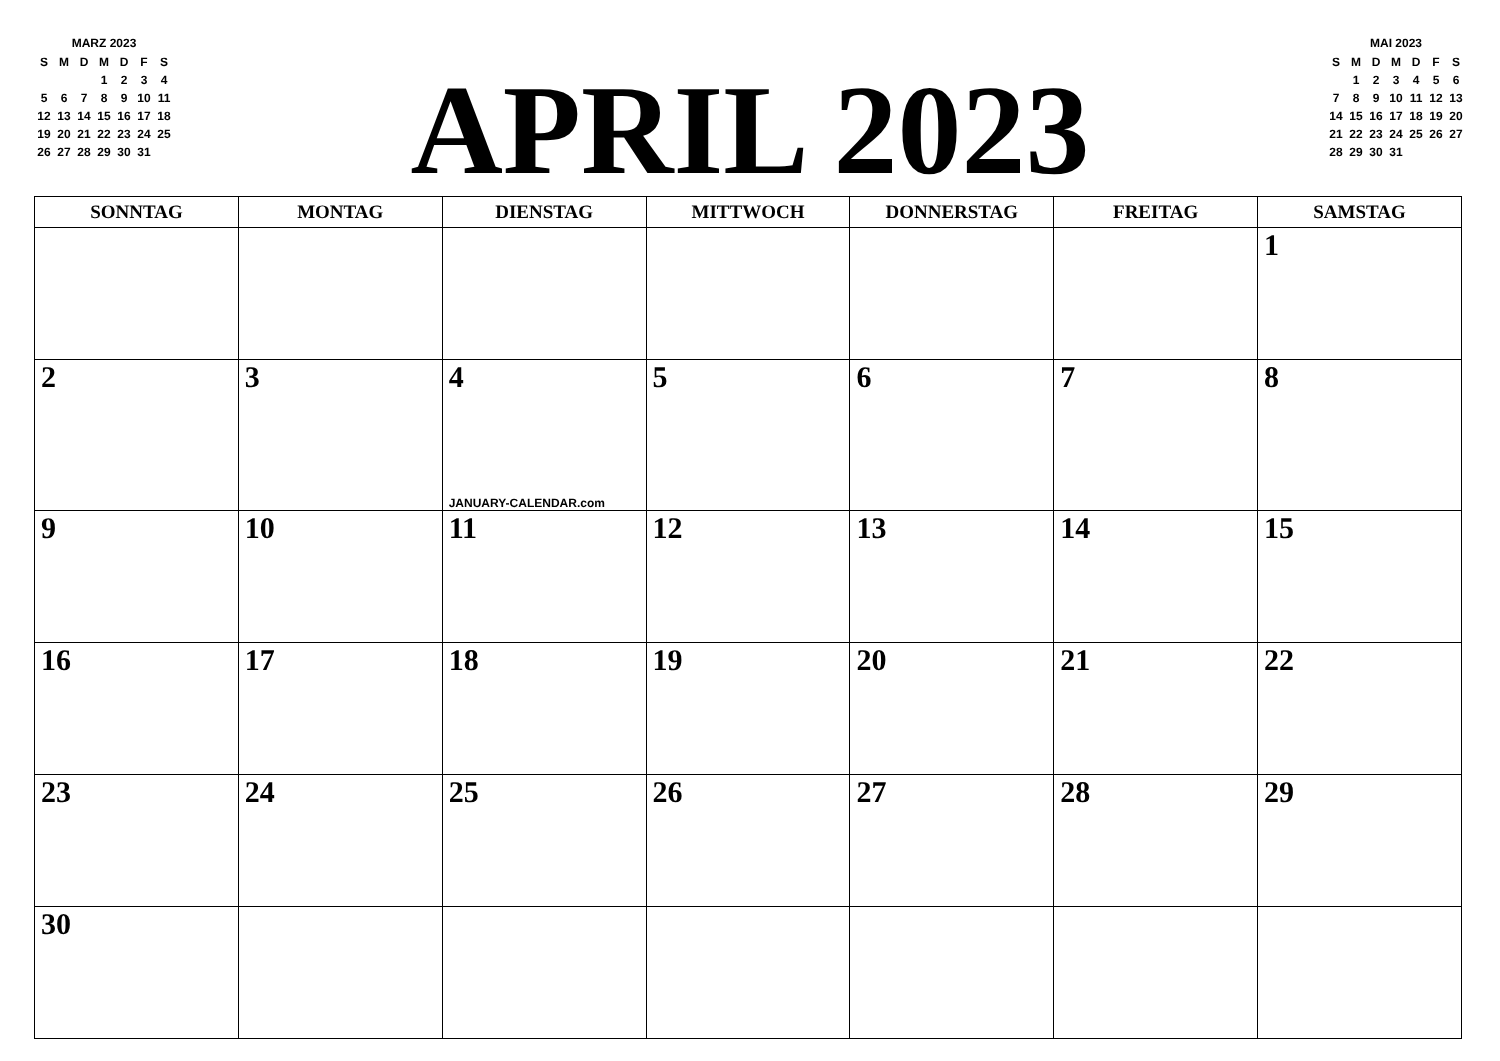MARZ 2023
| S | M | D | M | D | F | S |
| | | | 1 | 2 | 3 | 4 |
| 5 | 6 | 7 | 8 | 9 | 10 | 11 |
| 12 | 13 | 14 | 15 | 16 | 17 | 18 |
| 19 | 20 | 21 | 22 | 23 | 24 | 25 |
| 26 | 27 | 28 | 29 | 30 | 31 | |
APRIL 2023
MAI 2023
| S | M | D | M | D | F | S |
| | 1 | 2 | 3 | 4 | 5 | 6 |
| 7 | 8 | 9 | 10 | 11 | 12 | 13 |
| 14 | 15 | 16 | 17 | 18 | 19 | 20 |
| 21 | 22 | 23 | 24 | 25 | 26 | 27 |
| 28 | 29 | 30 | 31 | | | |
| SONNTAG | MONTAG | DIENSTAG | MITTWOCH | DONNERSTAG | FREITAG | SAMSTAG |
| --- | --- | --- | --- | --- | --- | --- |
| | | | | | | 1 |
| 2 | 3 | 4 JANUARY-CALENDAR.com | 5 | 6 | 7 | 8 |
| 9 | 10 | 11 | 12 | 13 | 14 | 15 |
| 16 | 17 | 18 | 19 | 20 | 21 | 22 |
| 23 | 24 | 25 | 26 | 27 | 28 | 29 |
| 30 | | | | | | |